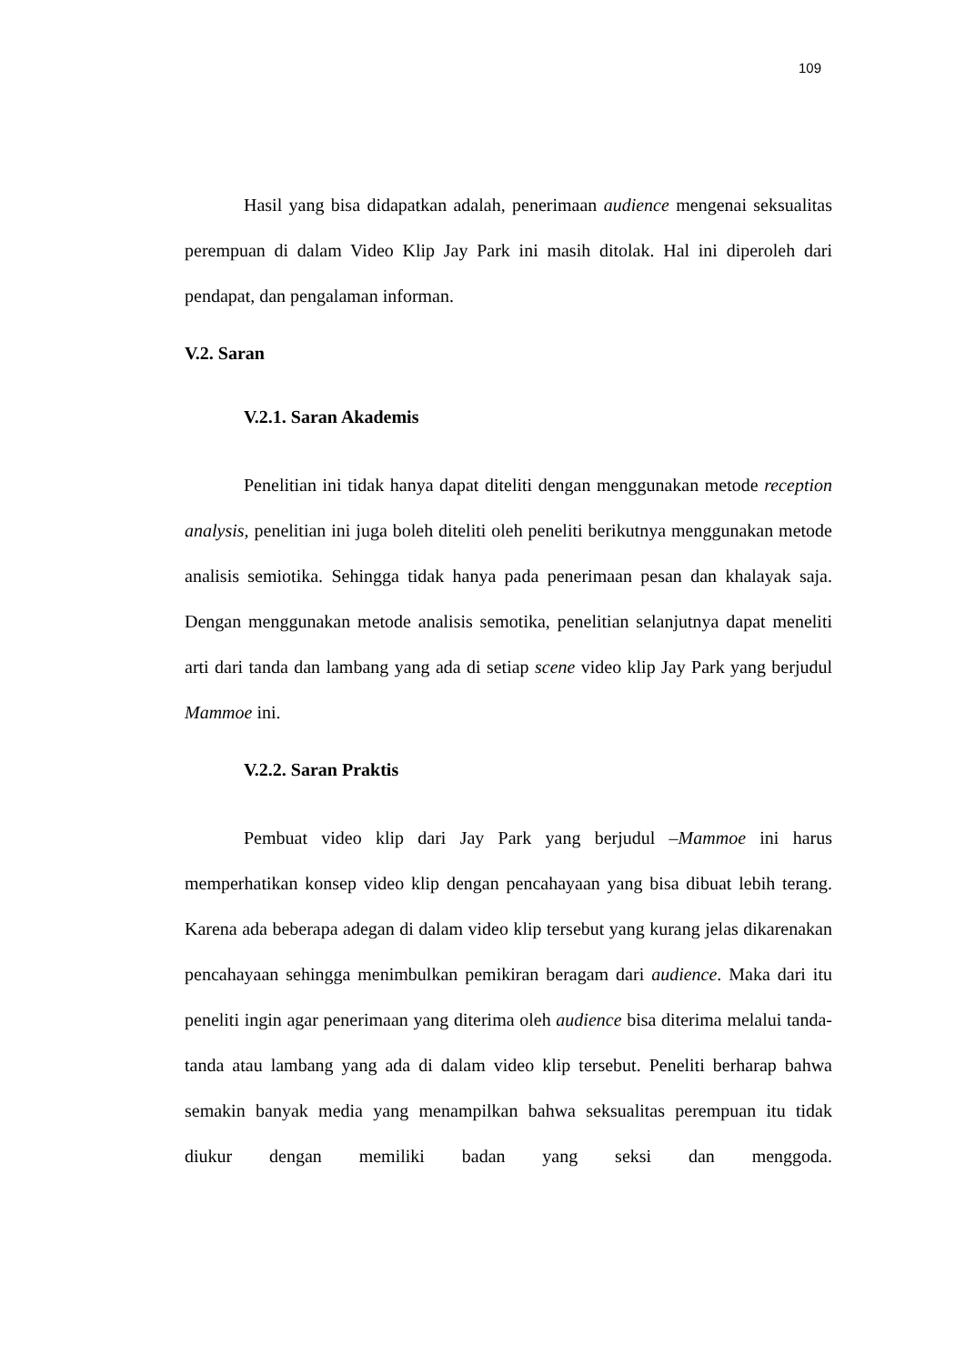109
Hasil yang bisa didapatkan adalah, penerimaan audience mengenai seksualitas perempuan di dalam Video Klip Jay Park ini masih ditolak. Hal ini diperoleh dari pendapat, dan pengalaman informan.
V.2. Saran
V.2.1. Saran Akademis
Penelitian ini tidak hanya dapat diteliti dengan menggunakan metode reception analysis, penelitian ini juga boleh diteliti oleh peneliti berikutnya menggunakan metode analisis semiotika. Sehingga tidak hanya pada penerimaan pesan dan khalayak saja. Dengan menggunakan metode analisis semotika, penelitian selanjutnya dapat meneliti arti dari tanda dan lambang yang ada di setiap scene video klip Jay Park yang berjudul Mammoe ini.
V.2.2. Saran Praktis
Pembuat video klip dari Jay Park yang berjudul –Mammoe ini harus memperhatikan konsep video klip dengan pencahayaan yang bisa dibuat lebih terang. Karena ada beberapa adegan di dalam video klip tersebut yang kurang jelas dikarenakan pencahayaan sehingga menimbulkan pemikiran beragam dari audience. Maka dari itu peneliti ingin agar penerimaan yang diterima oleh audience bisa diterima melalui tanda-tanda atau lambang yang ada di dalam video klip tersebut. Peneliti berharap bahwa semakin banyak media yang menampilkan bahwa seksualitas perempuan itu tidak diukur dengan memiliki badan yang seksi dan menggoda.